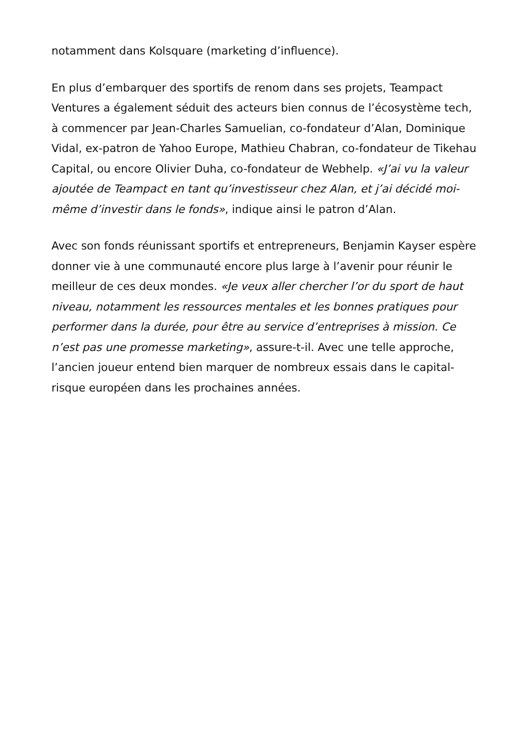notamment dans Kolsquare (marketing d’influence).
En plus d’embarquer des sportifs de renom dans ses projets, Teampact Ventures a également séduit des acteurs bien connus de l’écosystème tech, à commencer par Jean-Charles Samuelian, co-fondateur d’Alan, Dominique Vidal, ex-patron de Yahoo Europe, Mathieu Chabran, co-fondateur de Tikehau Capital, ou encore Olivier Duha, co-fondateur de Webhelp. «J’ai vu la valeur ajoutée de Teampact en tant qu’investisseur chez Alan, et j’ai décidé moi-même d’investir dans le fonds», indique ainsi le patron d’Alan.
Avec son fonds réunissant sportifs et entrepreneurs, Benjamin Kayser espère donner vie à une communauté encore plus large à l’avenir pour réunir le meilleur de ces deux mondes. «Je veux aller chercher l’or du sport de haut niveau, notamment les ressources mentales et les bonnes pratiques pour performer dans la durée, pour être au service d’entreprises à mission. Ce n’est pas une promesse marketing», assure-t-il. Avec une telle approche, l’ancien joueur entend bien marquer de nombreux essais dans le capital-risque européen dans les prochaines années.